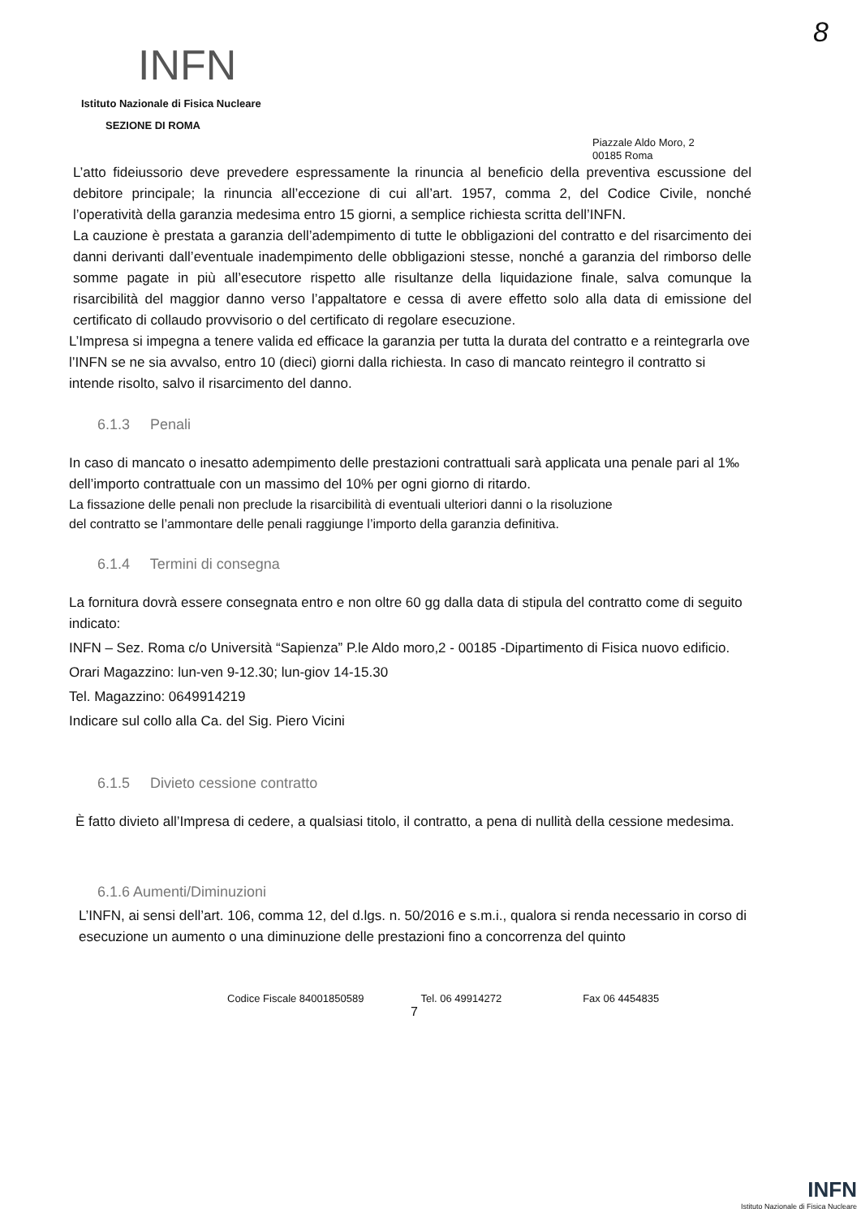8
INFN
Istituto Nazionale di Fisica Nucleare
SEZIONE DI ROMA
Piazzale Aldo Moro, 2
00185 Roma
L’atto fideiussorio deve prevedere espressamente la rinuncia al beneficio della preventiva escussione del debitore principale; la rinuncia all’eccezione di cui all’art. 1957, comma 2, del Codice Civile, nonché l’operatività della garanzia medesima entro 15 giorni, a semplice richiesta scritta dell’INFN.
La cauzione è prestata a garanzia dell’adempimento di tutte le obbligazioni del contratto e del risarcimento dei danni derivanti dall’eventuale inadempimento delle obbligazioni stesse, nonché a garanzia del rimborso delle somme pagate in più all’esecutore rispetto alle risultanze della liquidazione finale, salva comunque la risarcibilità del maggior danno verso l’appaltatore e cessa di avere effetto solo alla data di emissione del certificato di collaudo provvisorio o del certificato di regolare esecuzione.
L’Impresa si impegna a tenere valida ed efficace la garanzia per tutta la durata del contratto e a reintegrarla ove l’INFN se ne sia avvalso, entro 10 (dieci) giorni dalla richiesta. In caso di mancato reintegro il contratto si intende risolto, salvo il risarcimento del danno.
6.1.3 Penali
In caso di mancato o inesatto adempimento delle prestazioni contrattuali sarà applicata una penale pari al 1‰ dell’importo contrattuale con un massimo del 10% per ogni giorno di ritardo.
La fissazione delle penali non preclude la risarcibilità di eventuali ulteriori danni o la risoluzione del contratto se l’ammontare delle penali raggiunge l’importo della garanzia definitiva.
6.1.4 Termini di consegna
La fornitura dovrà essere consegnata entro e non oltre 60 gg dalla data di stipula del contratto come di seguito indicato:
INFN – Sez. Roma c/o Università “Sapienza” P.le Aldo moro,2 - 00185 -Dipartimento di Fisica nuovo edificio.
Orari Magazzino: lun-ven 9-12.30; lun-giov 14-15.30
Tel. Magazzino: 0649914219
Indicare sul collo alla Ca. del Sig. Piero Vicini
6.1.5 Divieto cessione contratto
È fatto divieto all’Impresa di cedere, a qualsiasi titolo, il contratto, a pena di nullità della cessione medesima.
6.1.6 Aumenti/Diminuzioni
L’INFN, ai sensi dell’art. 106, comma 12, del d.lgs. n. 50/2016 e s.m.i., qualora si renda necessario in corso di esecuzione un aumento o una diminuzione delle prestazioni fino a concorrenza del quinto
Codice Fiscale 84001850589 Tel. 06 49914272 Fax 06 4454835
7
INFN
Istituto Nazionale di Fisica Nucleare